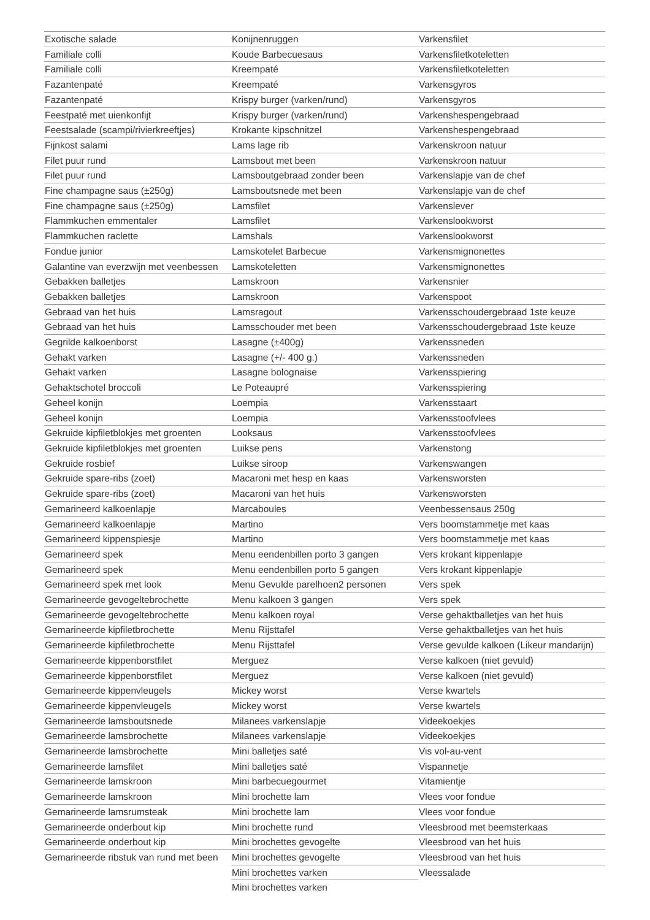Exotische salade
Familiale colli
Familiale colli
Fazantenpaté
Fazantenpaté
Feestpaté met uienkonfijt
Feestsalade (scampi/rivierkreeftjes)
Fijnkost salami
Filet puur rund
Filet puur rund
Fine champagne saus (±250g)
Fine champagne saus (±250g)
Flammkuchen emmentaler
Flammkuchen raclette
Fondue junior
Galantine van everzwijn met veenbessen
Gebakken balletjes
Gebakken balletjes
Gebraad van het huis
Gebraad van het huis
Gegrilde kalkoenborst
Gehakt varken
Gehakt varken
Gehaktschotel broccoli
Geheel konijn
Geheel konijn
Gekruide kipfiletblokjes met groenten
Gekruide kipfiletblokjes met groenten
Gekruide rosbief
Gekruide spare-ribs (zoet)
Gekruide spare-ribs (zoet)
Gemarineerd kalkoenlapje
Gemarineerd kalkoenlapje
Gemarineerd kippenspiesje
Gemarineerd spek
Gemarineerd spek
Gemarineerd spek met look
Gemarineerde gevogeltebrochette
Gemarineerde gevogeltebrochette
Gemarineerde kipfiletbrochette
Gemarineerde kipfiletbrochette
Gemarineerde kippenborstfilet
Gemarineerde kippenborstfilet
Gemarineerde kippenvleugels
Gemarineerde kippenvleugels
Gemarineerde lamsboutsnede
Gemarineerde lamsbrochette
Gemarineerde lamsbrochette
Gemarineerde lamsfilet
Gemarineerde lamskroon
Gemarineerde lamskroon
Gemarineerde lamsrumsteak
Gemarineerde onderbout kip
Gemarineerde onderbout kip
Gemarineerde ribstuk van rund met been
Konijnenruggen
Koude Barbecuesaus
Kreempaté
Kreempaté
Krispy burger (varken/rund)
Krispy burger (varken/rund)
Krokante kipschnitzel
Lams lage rib
Lamsbout met been
Lamsboutgebraad zonder been
Lamsboutsnede met been
Lamsfilet
Lamsfilet
Lamshals
Lamskotelet Barbecue
Lamskoteletten
Lamskroon
Lamskroon
Lamsragout
Lamsschouder met been
Lasagne (±400g)
Lasagne (+/- 400 g.)
Lasagne bolognaise
Le Poteaupré
Loempia
Loempia
Looksaus
Luikse pens
Luikse siroop
Macaroni met hesp en kaas
Macaroni van het huis
Marcaboules
Martino
Martino
Menu eendenbillen porto 3 gangen
Menu eendenbillen porto 5 gangen
Menu Gevulde parelhoen2 personen
Menu kalkoen 3 gangen
Menu kalkoen royal
Menu Rijsttafel
Menu Rijsttafel
Merguez
Merguez
Mickey worst
Mickey worst
Milanees varkenslapje
Milanees varkenslapje
Mini balletjes saté
Mini balletjes saté
Mini barbecuegourmet
Mini brochette lam
Mini brochette lam
Mini brochette rund
Mini brochettes gevogelte
Mini brochettes gevogelte
Mini brochettes varken
Mini brochettes varken
Varkensfilet
Varkensfiletkoteletten
Varkensfiletkoteletten
Varkensgyros
Varkensgyros
Varkenshespengebraad
Varkenshespengebraad
Varkenskroon natuur
Varkenskroon natuur
Varkenslapje van de chef
Varkenslapje van de chef
Varkenslever
Varkenslookworst
Varkenslookworst
Varkensmignonettes
Varkensmignonettes
Varkensnier
Varkenspoot
Varkensschoudergebraad 1ste keuze
Varkensschoudergebraad 1ste keuze
Varkenssneden
Varkenssneden
Varkensspiering
Varkensspiering
Varkensstaart
Varkensstoofvlees
Varkensstoofvlees
Varkenstong
Varkenswangen
Varkensworsten
Varkensworsten
Veenbessensaus 250g
Vers boomstammetje met kaas
Vers boomstammetje met kaas
Vers krokant kippenlapje
Vers krokant kippenlapje
Vers spek
Vers spek
Verse gehaktballetjes van het huis
Verse gehaktballetjes van het huis
Verse gevulde kalkoen (Likeur mandarijn)
Verse kalkoen (niet gevuld)
Verse kalkoen (niet gevuld)
Verse kwartels
Verse kwartels
Videekoekjes
Videekoekjes
Vis vol-au-vent
Vispannetje
Vitamientje
Vlees voor fondue
Vlees voor fondue
Vleesbrood met beemsterkaas
Vleesbrood van het huis
Vleesbrood van het huis
Vleessalade